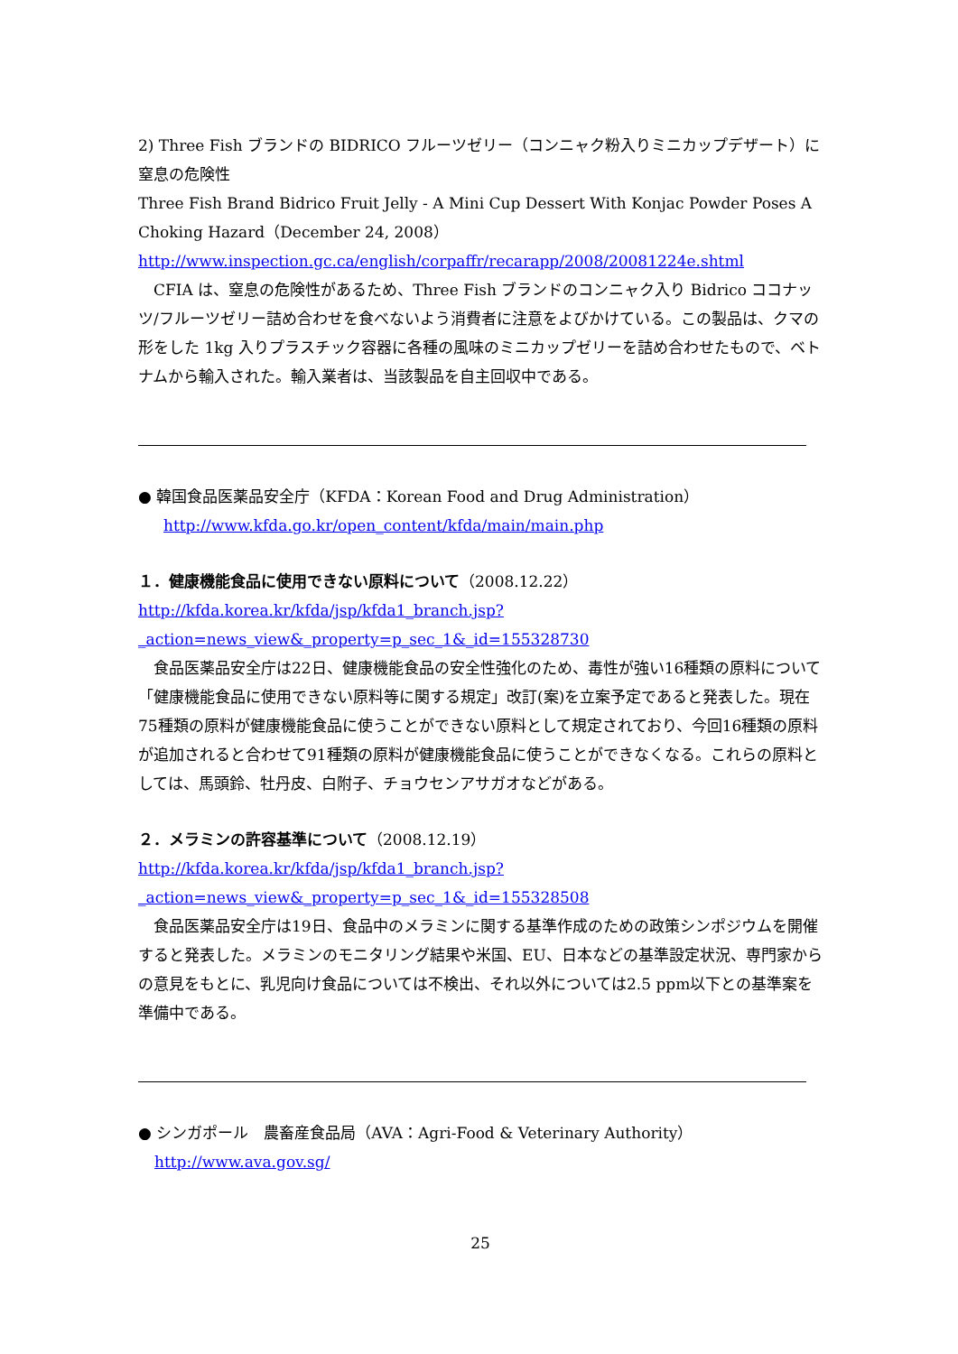2) Three Fish ブランドの BIDRICO フルーツゼリー（コンニャク粉入りミニカップデザート）に窒息の危険性
Three Fish Brand Bidrico Fruit Jelly - A Mini Cup Dessert With Konjac Powder Poses A Choking Hazard（December 24, 2008）
http://www.inspection.gc.ca/english/corpaffr/recarapp/2008/20081224e.shtml
CFIA は、窒息の危険性があるため、Three Fish ブランドのコンニャク入り Bidrico ココナッツ/フルーツゼリー詰め合わせを食べないよう消費者に注意をよびかけている。この製品は、クマの形をした 1kg 入りプラスチック容器に各種の風味のミニカップゼリーを詰め合わせたもので、ベトナムから輸入された。輸入業者は、当該製品を自主回収中である。
● 韓国食品医薬品安全庁（KFDA：Korean Food and Drug Administration）
http://www.kfda.go.kr/open_content/kfda/main/main.php
１．健康機能食品に使用できない原料について（2008.12.22）
http://kfda.korea.kr/kfda/jsp/kfda1_branch.jsp?_action=news_view&_property=p_sec_1&_id=155328730
食品医薬品安全庁は22日、健康機能食品の安全性強化のため、毒性が強い16種類の原料について「健康機能食品に使用できない原料等に関する規定」改訂(案)を立案予定であると発表した。現在75種類の原料が健康機能食品に使うことができない原料として規定されており、今回16種類の原料が追加されると合わせて91種類の原料が健康機能食品に使うことができなくなる。これらの原料としては、馬頭鈴、牡丹皮、白附子、チョウセンアサガオなどがある。
２．メラミンの許容基準について（2008.12.19）
http://kfda.korea.kr/kfda/jsp/kfda1_branch.jsp?_action=news_view&_property=p_sec_1&_id=155328508
食品医薬品安全庁は19日、食品中のメラミンに関する基準作成のための政策シンポジウムを開催すると発表した。メラミンのモニタリング結果や米国、EU、日本などの基準設定状況、専門家からの意見をもとに、乳児向け食品については不検出、それ以外については2.5 ppm以下との基準案を準備中である。
● シンガポール　農畜産食品局（AVA：Agri-Food & Veterinary Authority）
http://www.ava.gov.sg/
25